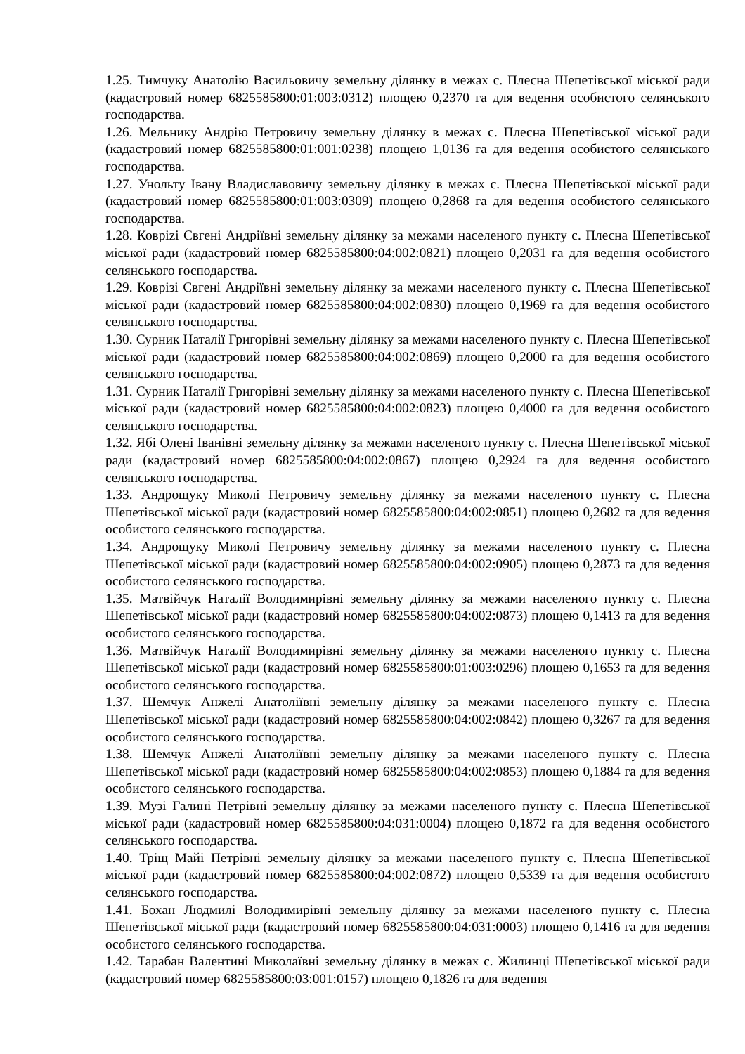1.25. Тимчуку Анатолію Васильовичу земельну ділянку в межах с. Плесна Шепетівської міської ради (кадастровий номер 6825585800:01:003:0312) площею 0,2370 га для ведення особистого селянського господарства.
1.26. Мельнику Андрію Петровичу земельну ділянку в межах с. Плесна Шепетівської міської ради (кадастровий номер 6825585800:01:001:0238) площею 1,0136 га для ведення особистого селянського господарства.
1.27. Унольту Івану Владиславовичу земельну ділянку в межах с. Плесна Шепетівської міської ради (кадастровий номер 6825585800:01:003:0309) площею 0,2868 га для ведення особистого селянського господарства.
1.28. Коврizі Євгені Андріївні земельну ділянку за межами населеного пункту с. Плесна Шепетівської міської ради (кадастровий номер 6825585800:04:002:0821) площею 0,2031 га для ведення особистого селянського господарства.
1.29. Коврізі Євгені Андріївні земельну ділянку за межами населеного пункту с. Плесна Шепетівської міської ради (кадастровий номер 6825585800:04:002:0830) площею 0,1969 га для ведення особистого селянського господарства.
1.30. Сурник Наталії Григорівні земельну ділянку за межами населеного пункту с. Плесна Шепетівської міської ради (кадастровий номер 6825585800:04:002:0869) площею 0,2000 га для ведення особистого селянського господарства.
1.31. Сурник Наталії Григорівні земельну ділянку за межами населеного пункту с. Плесна Шепетівської міської ради (кадастровий номер 6825585800:04:002:0823) площею 0,4000 га для ведення особистого селянського господарства.
1.32. Ябі Олені Іванівні земельну ділянку за межами населеного пункту с. Плесна Шепетівської міської ради (кадастровий номер 6825585800:04:002:0867) площею 0,2924 га для ведення особистого селянського господарства.
1.33. Андрощуку Миколі Петровичу земельну ділянку за межами населеного пункту с. Плесна Шепетівської міської ради (кадастровий номер 6825585800:04:002:0851) площею 0,2682 га для ведення особистого селянського господарства.
1.34. Андрощуку Миколі Петровичу земельну ділянку за межами населеного пункту с. Плесна Шепетівської міської ради (кадастровий номер 6825585800:04:002:0905) площею 0,2873 га для ведення особистого селянського господарства.
1.35. Матвійчук Наталії Володимирівні земельну ділянку за межами населеного пункту с. Плесна Шепетівської міської ради (кадастровий номер 6825585800:04:002:0873) площею 0,1413 га для ведення особистого селянського господарства.
1.36. Матвійчук Наталії Володимирівні земельну ділянку за межами населеного пункту с. Плесна Шепетівської міської ради (кадастровий номер 6825585800:01:003:0296) площею 0,1653 га для ведення особистого селянського господарства.
1.37. Шемчук Анжелі Анатоліївні земельну ділянку за межами населеного пункту с. Плесна Шепетівської міської ради (кадастровий номер 6825585800:04:002:0842) площею 0,3267 га для ведення особистого селянського господарства.
1.38. Шемчук Анжелі Анатоліївні земельну ділянку за межами населеного пункту с. Плесна Шепетівської міської ради (кадастровий номер 6825585800:04:002:0853) площею 0,1884 га для ведення особистого селянського господарства.
1.39. Музі Галині Петрівні земельну ділянку за межами населеного пункту с. Плесна Шепетівської міської ради (кадастровий номер 6825585800:04:031:0004) площею 0,1872 га для ведення особистого селянського господарства.
1.40. Тріщ Майі Петрівні земельну ділянку за межами населеного пункту с. Плесна Шепетівської міської ради (кадастровий номер 6825585800:04:002:0872) площею 0,5339 га для ведення особистого селянського господарства.
1.41. Бохан Людмилі Володимирівні земельну ділянку за межами населеного пункту с. Плесна Шепетівської міської ради (кадастровий номер 6825585800:04:031:0003) площею 0,1416 га для ведення особистого селянського господарства.
1.42. Тарабан Валентині Миколаївні земельну ділянку в межах с. Жилинці Шепетівської міської ради (кадастровий номер 6825585800:03:001:0157) площею 0,1826 га для ведення